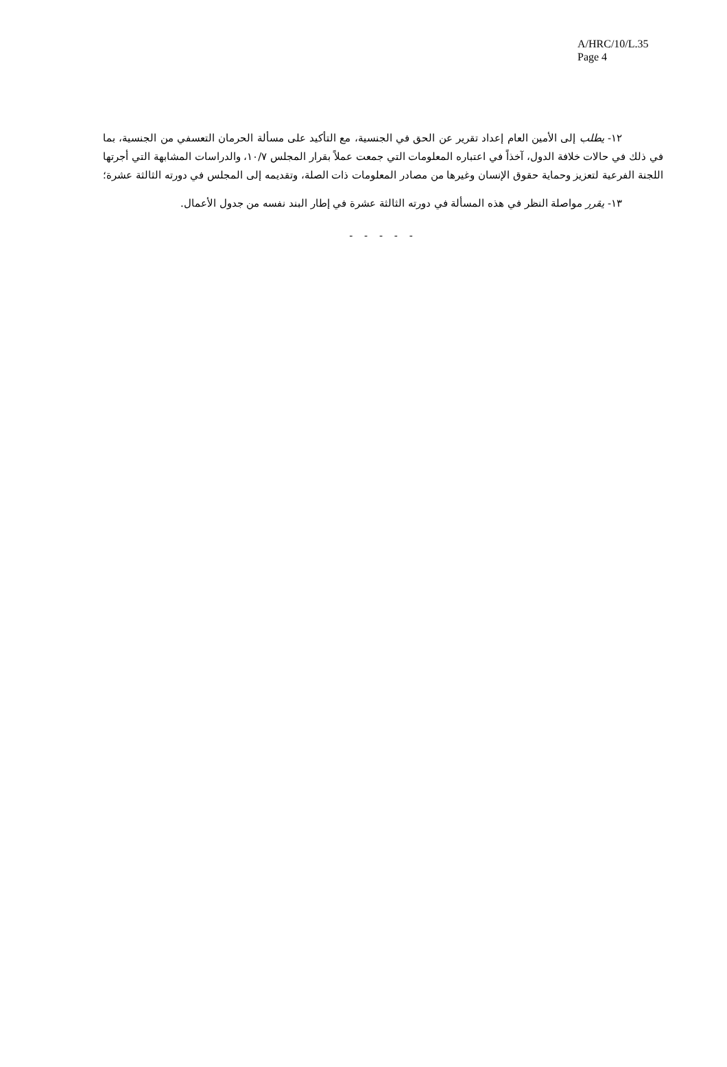A/HRC/10/L.35
Page 4
١٢- يطلب إلى الأمين العام إعداد تقرير عن الحق في الجنسية، مع التأكيد على مسألة الحرمان التعسفي من الجنسية، بما في ذلك في حالات خلافة الدول، آخذاً في اعتباره المعلومات التي جمعت عملاً بقرار المجلس ١٠/٧، والدراسات المشابهة التي أجرتها اللجنة الفرعية لتعزيز وحماية حقوق الإنسان وغيرها من مصادر المعلومات ذات الصلة، وتقديمه إلى المجلس في دورته الثالثة عشرة؛
١٣- يقرر مواصلة النظر في هذه المسألة في دورته الثالثة عشرة في إطار البند نفسه من جدول الأعمال.
- - - - -